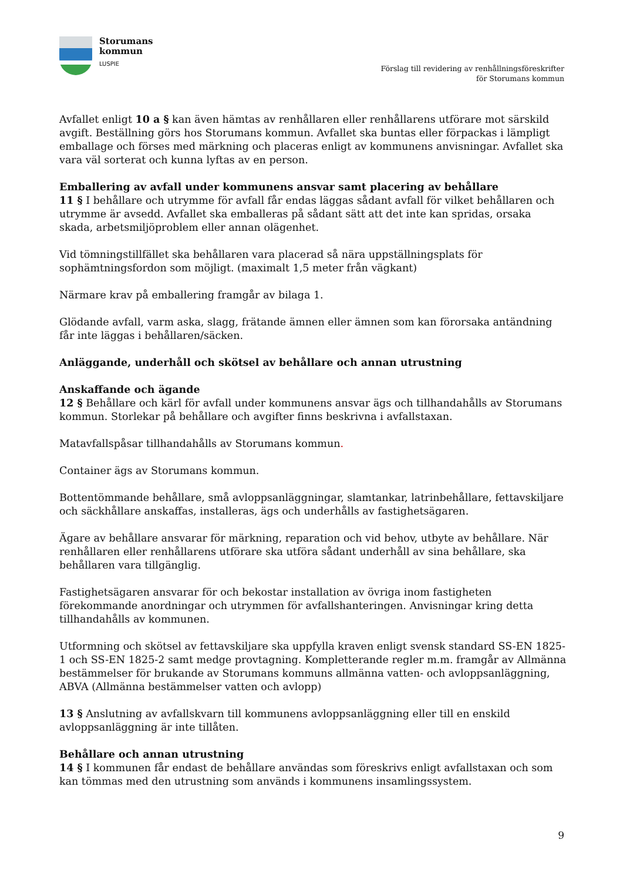Storumans
kommun
LUSPIE
Förslag till revidering av renhållningsföreskrifter
för Storumans kommun
Avfallet enligt 10 a § kan även hämtas av renhållaren eller renhållarens utförare mot särskild avgift. Beställning görs hos Storumans kommun. Avfallet ska buntas eller förpackas i lämpligt emballage och förses med märkning och placeras enligt av kommunens anvisningar. Avfallet ska vara väl sorterat och kunna lyftas av en person.
Emballering av avfall under kommunens ansvar samt placering av behållare
11 § I behållare och utrymme för avfall får endas läggas sådant avfall för vilket behållaren och utrymme är avsedd. Avfallet ska emballeras på sådant sätt att det inte kan spridas, orsaka skada, arbetsmiljöproblem eller annan olägenhet.
Vid tömningstillfället ska behållaren vara placerad så nära uppställningsplats för sophämtningsfordon som möjligt. (maximalt 1,5 meter från vägkant)
Närmare krav på emballering framgår av bilaga 1.
Glödande avfall, varm aska, slagg, frätande ämnen eller ämnen som kan förorsaka antändning får inte läggas i behållaren/säcken.
Anläggande, underhåll och skötsel av behållare och annan utrustning
Anskaffande och ägande
12 § Behållare och kärl för avfall under kommunens ansvar ägs och tillhandahålls av Storumans kommun. Storlekar på behållare och avgifter finns beskrivna i avfallstaxan.
Matavfallspåsar tillhandahålls av Storumans kommun.
Container ägs av Storumans kommun.
Bottentömmande behållare, små avloppsanläggningar, slamtankar, latrinbehållare, fettavskiljare och säckhållare anskaffas, installeras, ägs och underhålls av fastighetsägaren.
Ägare av behållare ansvarar för märkning, reparation och vid behov, utbyte av behållare. När renhållaren eller renhållarens utförare ska utföra sådant underhåll av sina behållare, ska behållaren vara tillgänglig.
Fastighetsägaren ansvarar för och bekostar installation av övriga inom fastigheten förekommande anordningar och utrymmen för avfallshanteringen. Anvisningar kring detta tillhandahålls av kommunen.
Utformning och skötsel av fettavskiljare ska uppfylla kraven enligt svensk standard SS-EN 1825-1 och SS-EN 1825-2 samt medge provtagning. Kompletterande regler m.m. framgår av Allmänna bestämmelser för brukande av Storumans kommuns allmänna vatten- och avloppsanläggning, ABVA (Allmänna bestämmelser vatten och avlopp)
13 § Anslutning av avfallskvarn till kommunens avloppsanläggning eller till en enskild avloppsanläggning är inte tillåten.
Behållare och annan utrustning
14 § I kommunen får endast de behållare användas som föreskrivs enligt avfallstaxan och som kan tömmas med den utrustning som används i kommunens insamlingssystem.
9